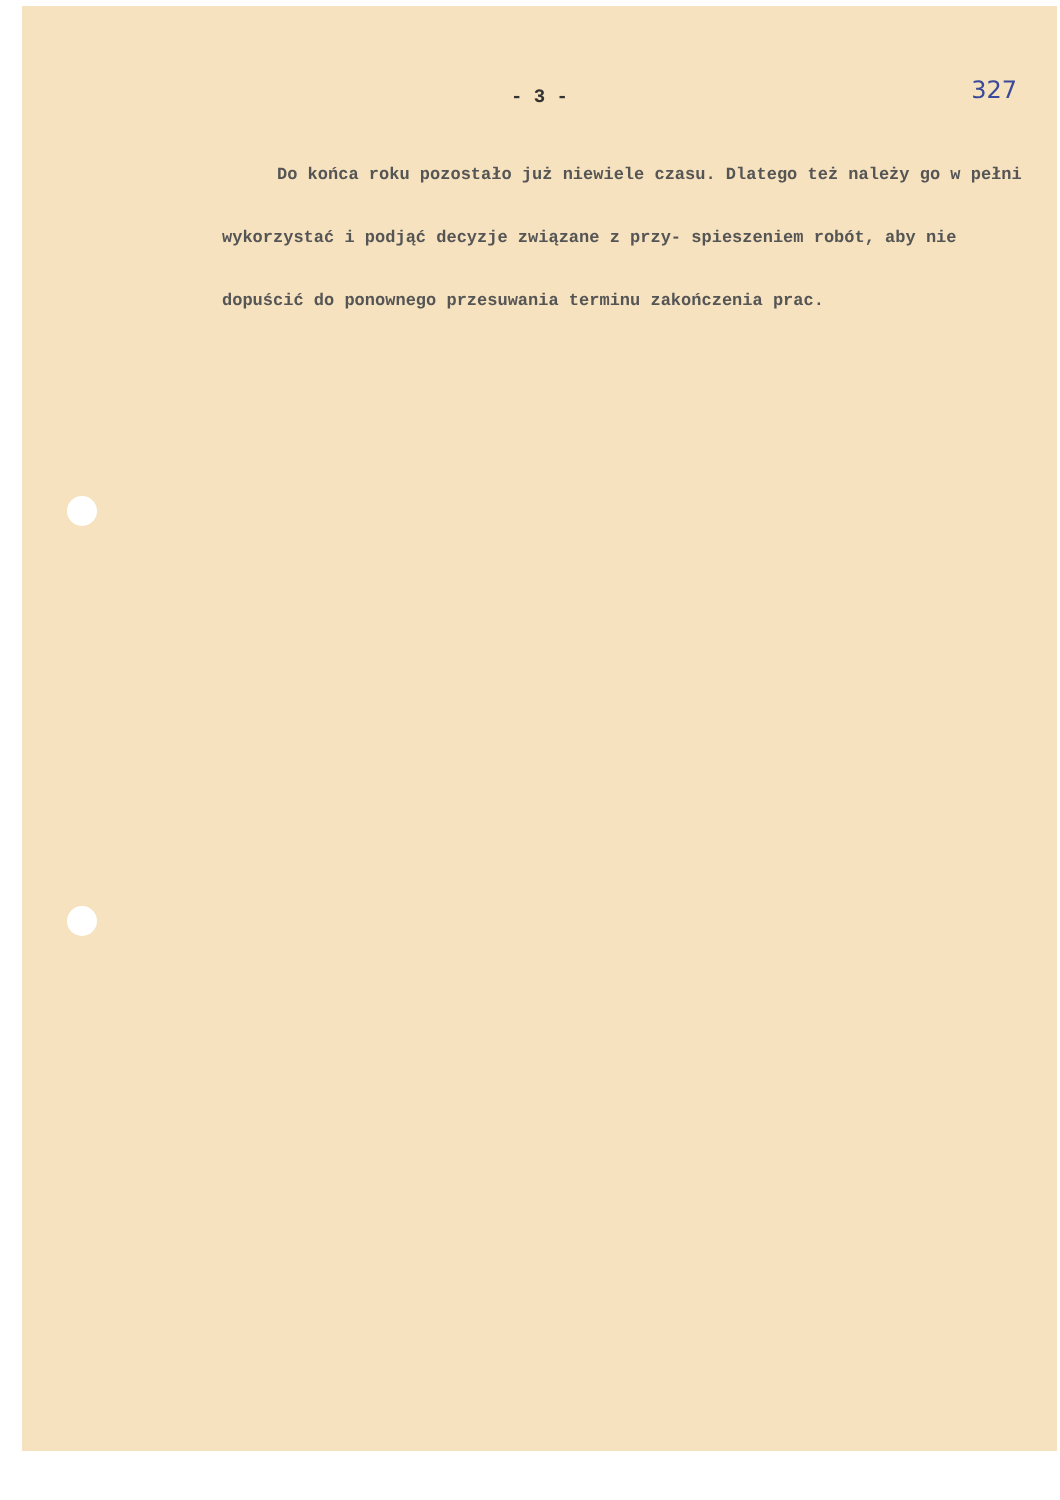327
- 3 -
Do końca roku pozostało już niewiele czasu. Dlatego też należy go w pełni wykorzystać i podjąć decyzje związane z przy- spieszeniem robót, aby nie dopuścić do ponownego przesuwania terminu zakończenia prac.